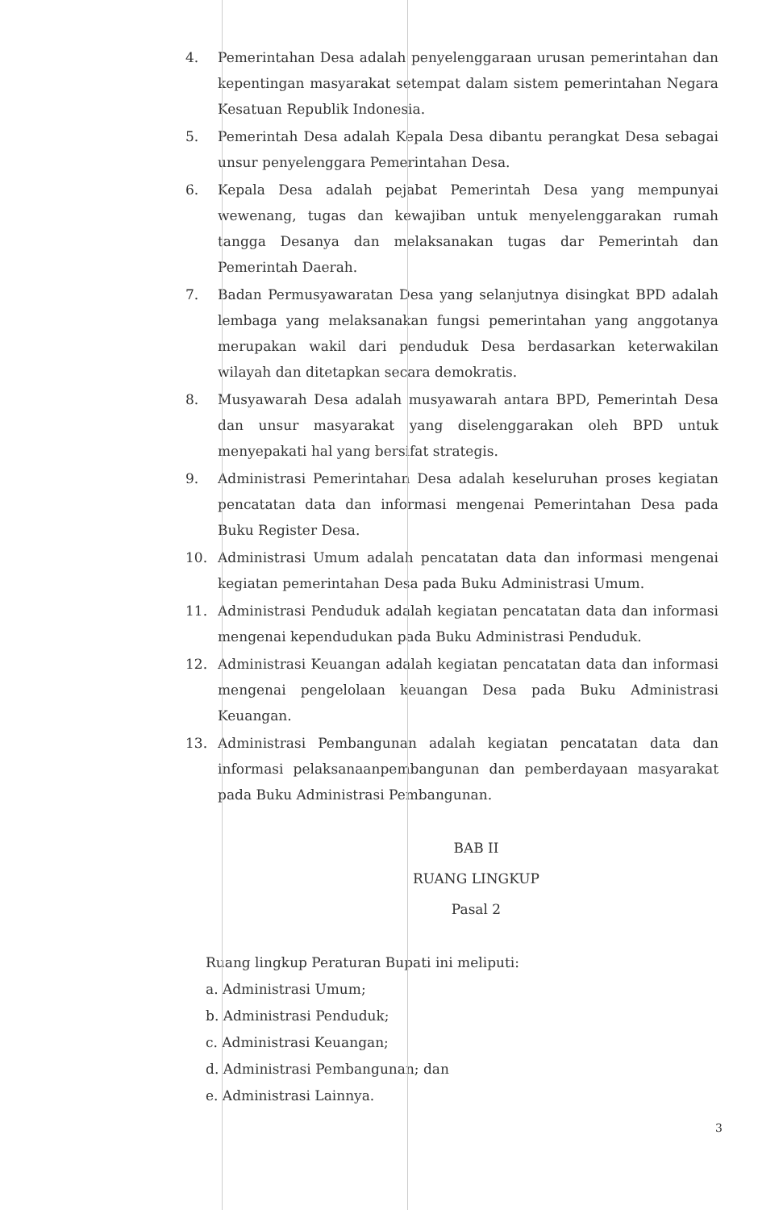4. Pemerintahan Desa adalah penyelenggaraan urusan pemerintahan dan kepentingan masyarakat setempat dalam sistem pemerintahan Negara Kesatuan Republik Indonesia.
5. Pemerintah Desa adalah Kepala Desa dibantu perangkat Desa sebagai unsur penyelenggara Pemerintahan Desa.
6. Kepala Desa adalah pejabat Pemerintah Desa yang mempunyai wewenang, tugas dan kewajiban untuk menyelenggarakan rumah tangga Desanya dan melaksanakan tugas dar Pemerintah dan Pemerintah Daerah.
7. Badan Permusyawaratan Desa yang selanjutnya disingkat BPD adalah lembaga yang melaksanakan fungsi pemerintahan yang anggotanya merupakan wakil dari penduduk Desa berdasarkan keterwakilan wilayah dan ditetapkan secara demokratis.
8. Musyawarah Desa adalah musyawarah antara BPD, Pemerintah Desa dan unsur masyarakat yang diselenggarakan oleh BPD untuk menyepakati hal yang bersifat strategis.
9. Administrasi Pemerintahan Desa adalah keseluruhan proses kegiatan pencatatan data dan informasi mengenai Pemerintahan Desa pada Buku Register Desa.
10. Administrasi Umum adalah pencatatan data dan informasi mengenai kegiatan pemerintahan Desa pada Buku Administrasi Umum.
11. Administrasi Penduduk adalah kegiatan pencatatan data dan informasi mengenai kependudukan pada Buku Administrasi Penduduk.
12. Administrasi Keuangan adalah kegiatan pencatatan data dan informasi mengenai pengelolaan keuangan Desa pada Buku Administrasi Keuangan.
13. Administrasi Pembangunan adalah kegiatan pencatatan data dan informasi pelaksanaanpembangunan dan pemberdayaan masyarakat pada Buku Administrasi Pembangunan.
BAB II
RUANG LINGKUP
Pasal 2
Ruang lingkup Peraturan Bupati ini meliputi:
a. Administrasi Umum;
b. Administrasi Penduduk;
c. Administrasi Keuangan;
d. Administrasi Pembangunan; dan
e. Administrasi Lainnya.
3